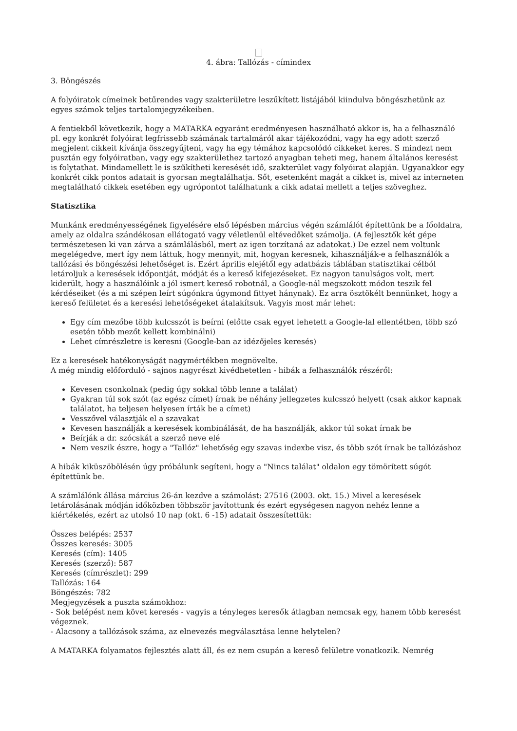4. ábra: Tallózás - címindex
3. Böngészés
A folyóiratok címeinek betűrendes vagy szakterületre leszűkített listájából kiindulva böngészhetünk az egyes számok teljes tartalomjegyzékeiben.
A fentiekből következik, hogy a MATARKA egyaránt eredményesen használható akkor is, ha a felhasználó pl. egy konkrét folyóirat legfrissebb számának tartalmáról akar tájékozódni, vagy ha egy adott szerző megjelent cikkeit kívánja összegyűjteni, vagy ha egy témához kapcsolódó cikkeket keres. S mindezt nem pusztán egy folyóiratban, vagy egy szakterülethez tartozó anyagban teheti meg, hanem általános keresést is folytathat. Mindamellett le is szűkítheti keresését idő, szakterület vagy folyóirat alapján. Ugyanakkor egy konkrét cikk pontos adatait is gyorsan megtalálhatja. Sőt, esetenként magát a cikket is, mivel az interneten megtalálható cikkek esetében egy ugrópontot találhatunk a cikk adatai mellett a teljes szöveghez.
Statisztika
Munkánk eredményességének figyelésére első lépésben március végén számlálót építettünk be a főoldalra, amely az oldalra szándékosan ellátogató vagy véletlenül eltévedőket számolja. (A fejlesztők két gépe természetesen ki van zárva a számlálásból, mert az igen torzítaná az adatokat.) De ezzel nem voltunk megelégedve, mert így nem láttuk, hogy mennyit, mit, hogyan keresnek, kihasználják-e a felhasználók a tallózási és böngészési lehetőséget is. Ezért április elejétől egy adatbázis táblában statisztikai célból letároljuk a keresések időpontját, módját és a kereső kifejezéseket. Ez nagyon tanulságos volt, mert kiderült, hogy a használóink a jól ismert kereső robotnál, a Google-nál megszokott módon teszik fel kérdéseiket (és a mi szépen leírt súgónkra úgymond fittyet hánynak). Ez arra ösztökélt bennünket, hogy a kereső felületet és a keresési lehetőségeket átalakítsuk. Vagyis most már lehet:
Egy cím mezőbe több kulcsszót is beírni (előtte csak egyet lehetett a Google-lal ellentétben, több szó esetén több mezőt kellett kombinálni)
Lehet címrészletre is keresni (Google-ban az idézőjeles keresés)
Ez a keresések hatékonyságát nagymértékben megnövelte.
A még mindig előforduló - sajnos nagyrészt kivédhetetlen - hibák a felhasználók részéről:
Kevesen csonkolnak (pedig úgy sokkal több lenne a találat)
Gyakran túl sok szót (az egész címet) írnak be néhány jellegzetes kulcsszó helyett (csak akkor kapnak találatot, ha teljesen helyesen írták be a címet)
Vesszővel választják el a szavakat
Kevesen használják a keresések kombinálását, de ha használják, akkor túl sokat írnak be
Beírják a dr. szócskát a szerző neve elé
Nem veszik észre, hogy a "Tallóz" lehetőség egy szavas indexbe visz, és több szót írnak be tallózáshoz
A hibák kiküszöbölésén úgy próbálunk segíteni, hogy a "Nincs találat" oldalon egy tömörített súgót építettünk be.
A számlálónk állása március 26-án kezdve a számolást: 27516 (2003. okt. 15.) Mivel a keresések letárolásának módján időközben többször javítottunk és ezért egységesen nagyon nehéz lenne a kiértékelés, ezért az utolsó 10 nap (okt. 6 -15) adatait összesítettük:
Összes belépés: 2537
Összes keresés: 3005
Keresés (cím): 1405
Keresés (szerző): 587
Keresés (címrészlet): 299
Tallózás: 164
Böngészés: 782
Megjegyzések a puszta számokhoz:
- Sok belépést nem követ keresés - vagyis a tényleges keresők átlagban nemcsak egy, hanem több keresést végeznek.
- Alacsony a tallózások száma, az elnevezés megválasztása lenne helytelen?
A MATARKA folyamatos fejlesztés alatt áll, és ez nem csupán a kereső felületre vonatkozik. Nemrég